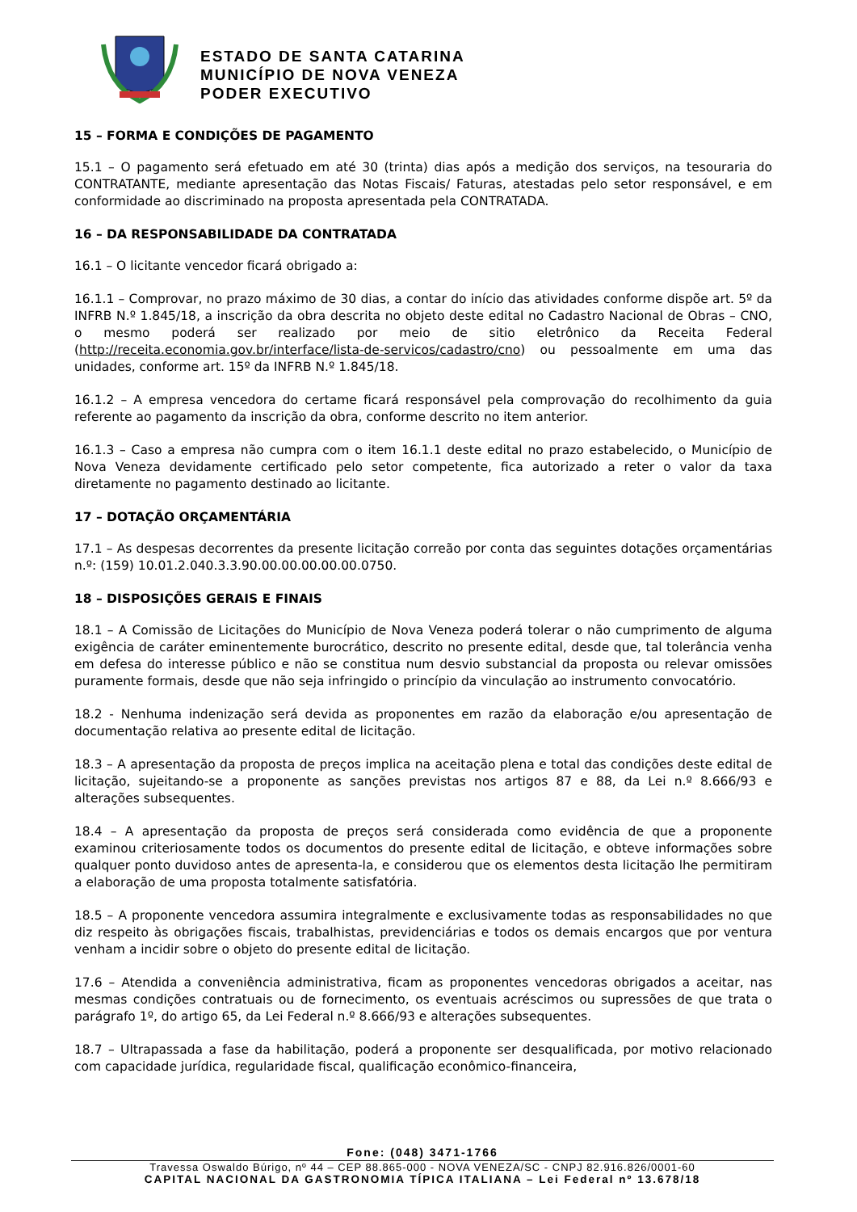ESTADO DE SANTA CATARINA
MUNICÍPIO DE NOVA VENEZA
PODER EXECUTIVO
15 – FORMA E CONDIÇÕES DE PAGAMENTO
15.1 – O pagamento será efetuado em até 30 (trinta) dias após a medição dos serviços, na tesouraria do CONTRATANTE, mediante apresentação das Notas Fiscais/ Faturas, atestadas pelo setor responsável, e em conformidade ao discriminado na proposta apresentada pela CONTRATADA.
16 – DA RESPONSABILIDADE DA CONTRATADA
16.1 – O licitante vencedor ficará obrigado a:
16.1.1 – Comprovar, no prazo máximo de 30 dias, a contar do início das atividades conforme dispõe art. 5º da INFRB N.º 1.845/18, a inscrição da obra descrita no objeto deste edital no Cadastro Nacional de Obras – CNO, o mesmo poderá ser realizado por meio de sitio eletrônico da Receita Federal (http://receita.economia.gov.br/interface/lista-de-servicos/cadastro/cno) ou pessoalmente em uma das unidades, conforme art. 15º da INFRB N.º 1.845/18.
16.1.2 – A empresa vencedora do certame ficará responsável pela comprovação do recolhimento da guia referente ao pagamento da inscrição da obra, conforme descrito no item anterior.
16.1.3 – Caso a empresa não cumpra com o item 16.1.1 deste edital no prazo estabelecido, o Município de Nova Veneza devidamente certificado pelo setor competente, fica autorizado a reter o valor da taxa diretamente no pagamento destinado ao licitante.
17 – DOTAÇÃO ORÇAMENTÁRIA
17.1 – As despesas decorrentes da presente licitação correão por conta das seguintes dotações orçamentárias n.º: (159) 10.01.2.040.3.3.90.00.00.00.00.00.0750.
18 – DISPOSIÇÕES GERAIS E FINAIS
18.1 – A Comissão de Licitações do Município de Nova Veneza poderá tolerar o não cumprimento de alguma exigência de caráter eminentemente burocrático, descrito no presente edital, desde que, tal tolerância venha em defesa do interesse público e não se constitua num desvio substancial da proposta ou relevar omissões puramente formais, desde que não seja infringido o princípio da vinculação ao instrumento convocatório.
18.2 - Nenhuma indenização será devida as proponentes em razão da elaboração e/ou apresentação de documentação relativa ao presente edital de licitação.
18.3 – A apresentação da proposta de preços implica na aceitação plena e total das condições deste edital de licitação, sujeitando-se a proponente as sanções previstas nos artigos 87 e 88, da Lei n.º 8.666/93 e alterações subsequentes.
18.4 – A apresentação da proposta de preços será considerada como evidência de que a proponente examinou criteriosamente todos os documentos do presente edital de licitação, e obteve informações sobre qualquer ponto duvidoso antes de apresenta-la, e considerou que os elementos desta licitação lhe permitiram a elaboração de uma proposta totalmente satisfatória.
18.5 – A proponente vencedora assumira integralmente e exclusivamente todas as responsabilidades no que diz respeito às obrigações fiscais, trabalhistas, previdenciárias e todos os demais encargos que por ventura venham a incidir sobre o objeto do presente edital de licitação.
17.6 – Atendida a conveniência administrativa, ficam as proponentes vencedoras obrigados a aceitar, nas mesmas condições contratuais ou de fornecimento, os eventuais acréscimos ou supressões de que trata o parágrafo 1º, do artigo 65, da Lei Federal n.º 8.666/93 e alterações subsequentes.
18.7 – Ultrapassada a fase da habilitação, poderá a proponente ser desqualificada, por motivo relacionado com capacidade jurídica, regularidade fiscal, qualificação econômico-financeira,
Fone: (048) 3471-1766
Travessa Oswaldo Búrigo, nº 44 – CEP 88.865-000 - NOVA VENEZA/SC - CNPJ 82.916.826/0001-60
CAPITAL NACIONAL DA GASTRONOMIA TÍPICA ITALIANA – Lei Federal nº 13.678/18